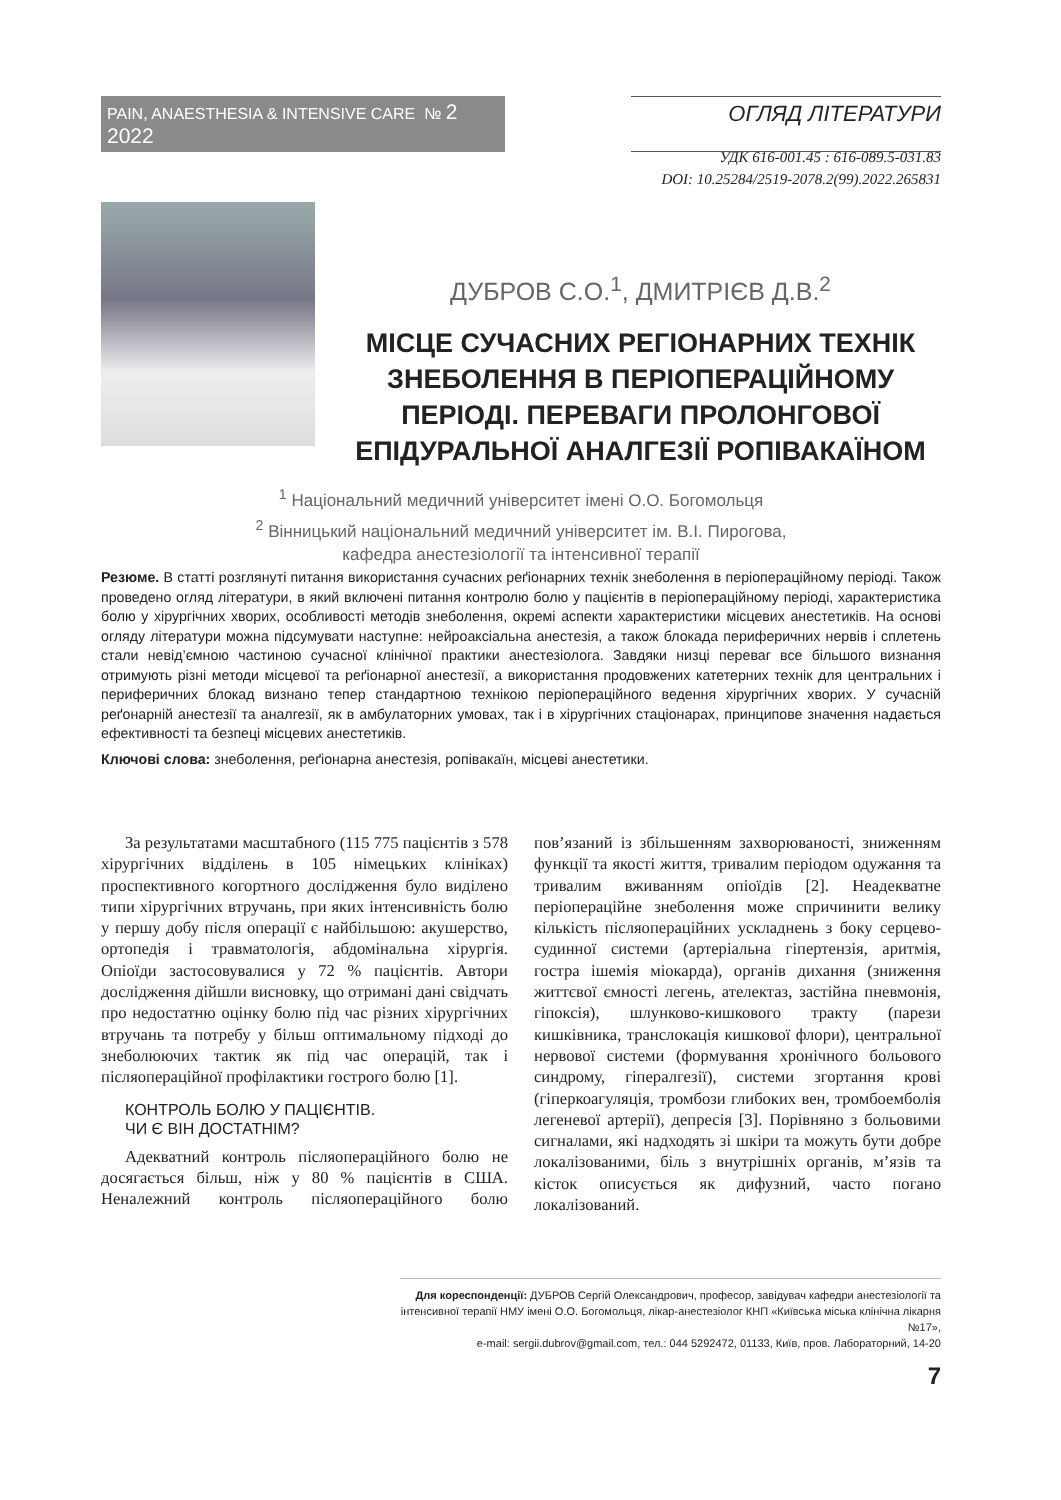PAIN, ANAESTHESIA & INTENSIVE CARE № 2 2022
ОГЛЯД ЛІТЕРАТУРИ
УДК 616-001.45 : 616-089.5-031.83
DOI: 10.25284/2519-2078.2(99).2022.265831
ДУБРОВ С.О.<sup>1</sup>, ДМИТРІЄВ Д.В.<sup>2</sup>
МІСЦЕ СУЧАСНИХ РЕГІОНАРНИХ ТЕХНІК ЗНЕБОЛЕННЯ В ПЕРІОПЕРАЦІЙНОМУ ПЕРІОДІ. ПЕРЕВАГИ ПРОЛОНГОВОЇ ЕПІДУРАЛЬНОЇ АНАЛГЕЗІЇ РОПІВАКАЇНОМ
<sup>1</sup> Національний медичний університет імені О.О. Богомольця
<sup>2</sup> Вінницький національний медичний університет ім. В.І. Пирогова,
кафедра анестезіології та інтенсивної терапії
Резюме. В статті розглянуті питання використання сучасних реґіонарних технік знеболення в періопераційному періоді. Також проведено огляд літератури, в який включені питання контролю болю у пацієнтів в періопераційному періоді, характеристика болю у хірургічних хворих, особливості методів знеболення, окремі аспекти характеристики місцевих анестетиків. На основі огляду літератури можна підсумувати наступне: нейроаксіальна анестезія, а також блокада периферичних нервів і сплетень стали невід’ємною частиною сучасної клінічної практики анестезіолога. Завдяки низці переваг все більшого визнання отримують різні методи місцевої та реґіонарної анестезії, а використання продовжених катетерних технік для центральних і периферичних блокад визнано тепер стандартною технікою періопераційного ведення хірургічних хворих. У сучасній реґонарній анестезії та аналгезії, як в амбулаторних умовах, так і в хірургічних стаціонарах, принципове значення надається ефективності та безпеці місцевих анестетиків.
Ключові слова: знеболення, реґіонарна анестезія, ропівакаїн, місцеві анестетики.
За результатами масштабного (115 775 пацієнтів з 578 хірургічних відділень в 105 німецьких клініках) проспективного когортного дослідження було виділено типи хірургічних втручань, при яких інтенсивність болю у першу добу після операції є найбільшою: акушерство, ортопедія і травматологія, абдомінальна хірургія. Опіоїди застосовувалися у 72 % пацієнтів. Автори дослідження дійшли висновку, що отримані дані свідчать про недостатню оцінку болю під час різних хірургічних втручань та потребу у більш оптимальному підході до знеболюючих тактик як під час операцій, так і післяопераційної профілактики гострого болю [1].
КОНТРОЛЬ БОЛЮ У ПАЦІЄНТІВ.
ЧИ Є ВІН ДОСТАТНІМ?
Адекватний контроль післяопераційного болю не досягається більш, ніж у 80 % пацієнтів в США. Неналежний контроль післяопераційного болю пов’язаний із збільшенням захворюваності, зниженням функції та якості життя, тривалим періодом одужання та тривалим вживанням опіоїдів [2]. Неадекватне періопераційне знеболення може спричинити велику кількість післяопераційних ускладнень з боку серцево-судинної системи (артеріальна гіпертензія, аритмія, гостра ішемія міокарда), органів дихання (зниження життєвої ємності легень, ателектаз, застійна пневмонія, гіпоксія), шлунково-кишкового тракту (парези кишківника, транслокація кишкової флори), центральної нервової системи (формування хронічного больового синдрому, гіпералгезії), системи згортання крові (гіперкоагуляція, тромбози глибоких вен, тромбоемболія легеневої артерії), депресія [3]. Порівняно з больовими сигналами, які надходять зі шкіри та можуть бути добре локалізованими, біль з внутрішніх органів, м’язів та кісток описується як дифузний, часто погано локалізований.
Для кореспонденції: ДУБРОВ Сергій Олександрович, професор, завідувач кафедри анестезіології та інтенсивної терапії НМУ імені О.О. Богомольця, лікар-анестезіолог КНП «Київська міська клінічна лікарня №17»,
e-mail: sergii.dubrov@gmail.com, тел.: 044 5292472, 01133, Київ, пров. Лабораторний, 14-20
7